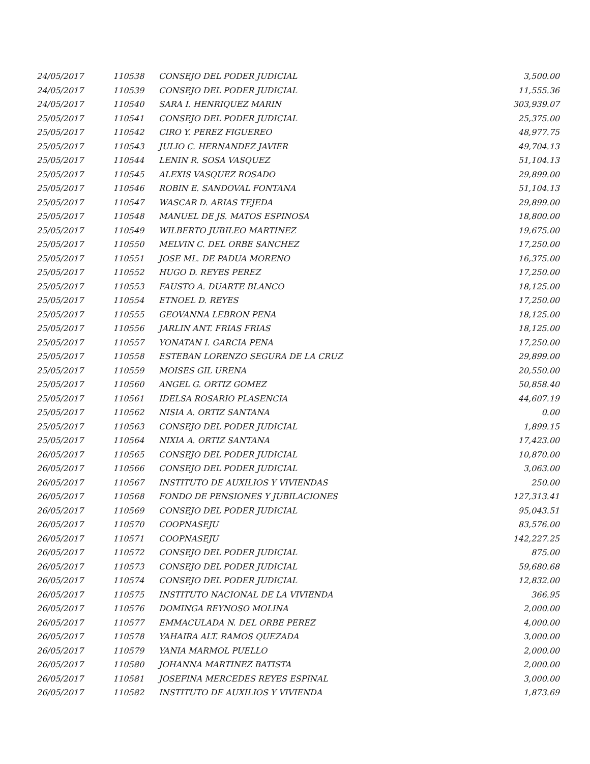| 24/05/2017 | 110538 | CONSEJO DEL PODER JUDICIAL | 3,500.00 |
| 24/05/2017 | 110539 | CONSEJO DEL PODER JUDICIAL | 11,555.36 |
| 24/05/2017 | 110540 | SARA I. HENRIQUEZ MARIN | 303,939.07 |
| 25/05/2017 | 110541 | CONSEJO DEL PODER JUDICIAL | 25,375.00 |
| 25/05/2017 | 110542 | CIRO Y. PEREZ FIGUEREO | 48,977.75 |
| 25/05/2017 | 110543 | JULIO C. HERNANDEZ JAVIER | 49,704.13 |
| 25/05/2017 | 110544 | LENIN R. SOSA VASQUEZ | 51,104.13 |
| 25/05/2017 | 110545 | ALEXIS VASQUEZ ROSADO | 29,899.00 |
| 25/05/2017 | 110546 | ROBIN E. SANDOVAL FONTANA | 51,104.13 |
| 25/05/2017 | 110547 | WASCAR D. ARIAS TEJEDA | 29,899.00 |
| 25/05/2017 | 110548 | MANUEL DE JS. MATOS ESPINOSA | 18,800.00 |
| 25/05/2017 | 110549 | WILBERTO JUBILEO MARTINEZ | 19,675.00 |
| 25/05/2017 | 110550 | MELVIN C. DEL ORBE SANCHEZ | 17,250.00 |
| 25/05/2017 | 110551 | JOSE ML. DE PADUA MORENO | 16,375.00 |
| 25/05/2017 | 110552 | HUGO D. REYES PEREZ | 17,250.00 |
| 25/05/2017 | 110553 | FAUSTO A. DUARTE BLANCO | 18,125.00 |
| 25/05/2017 | 110554 | ETNOEL D. REYES | 17,250.00 |
| 25/05/2017 | 110555 | GEOVANNA LEBRON PENA | 18,125.00 |
| 25/05/2017 | 110556 | JARLIN ANT. FRIAS FRIAS | 18,125.00 |
| 25/05/2017 | 110557 | YONATAN I. GARCIA PENA | 17,250.00 |
| 25/05/2017 | 110558 | ESTEBAN LORENZO SEGURA DE LA CRUZ | 29,899.00 |
| 25/05/2017 | 110559 | MOISES GIL URENA | 20,550.00 |
| 25/05/2017 | 110560 | ANGEL G. ORTIZ GOMEZ | 50,858.40 |
| 25/05/2017 | 110561 | IDELSA ROSARIO PLASENCIA | 44,607.19 |
| 25/05/2017 | 110562 | NISIA A. ORTIZ SANTANA | 0.00 |
| 25/05/2017 | 110563 | CONSEJO DEL PODER JUDICIAL | 1,899.15 |
| 25/05/2017 | 110564 | NIXIA A. ORTIZ SANTANA | 17,423.00 |
| 26/05/2017 | 110565 | CONSEJO DEL PODER JUDICIAL | 10,870.00 |
| 26/05/2017 | 110566 | CONSEJO DEL PODER JUDICIAL | 3,063.00 |
| 26/05/2017 | 110567 | INSTITUTO DE AUXILIOS Y VIVIENDAS | 250.00 |
| 26/05/2017 | 110568 | FONDO DE PENSIONES Y JUBILACIONES | 127,313.41 |
| 26/05/2017 | 110569 | CONSEJO DEL PODER JUDICIAL | 95,043.51 |
| 26/05/2017 | 110570 | COOPNASEJU | 83,576.00 |
| 26/05/2017 | 110571 | COOPNASEJU | 142,227.25 |
| 26/05/2017 | 110572 | CONSEJO DEL PODER JUDICIAL | 875.00 |
| 26/05/2017 | 110573 | CONSEJO DEL PODER JUDICIAL | 59,680.68 |
| 26/05/2017 | 110574 | CONSEJO DEL PODER JUDICIAL | 12,832.00 |
| 26/05/2017 | 110575 | INSTITUTO NACIONAL DE LA VIVIENDA | 366.95 |
| 26/05/2017 | 110576 | DOMINGA REYNOSO MOLINA | 2,000.00 |
| 26/05/2017 | 110577 | EMMACULADA N. DEL ORBE PEREZ | 4,000.00 |
| 26/05/2017 | 110578 | YAHAIRA ALT. RAMOS QUEZADA | 3,000.00 |
| 26/05/2017 | 110579 | YANIA MARMOL PUELLO | 2,000.00 |
| 26/05/2017 | 110580 | JOHANNA MARTINEZ BATISTA | 2,000.00 |
| 26/05/2017 | 110581 | JOSEFINA MERCEDES REYES ESPINAL | 3,000.00 |
| 26/05/2017 | 110582 | INSTITUTO DE AUXILIOS Y VIVIENDA | 1,873.69 |